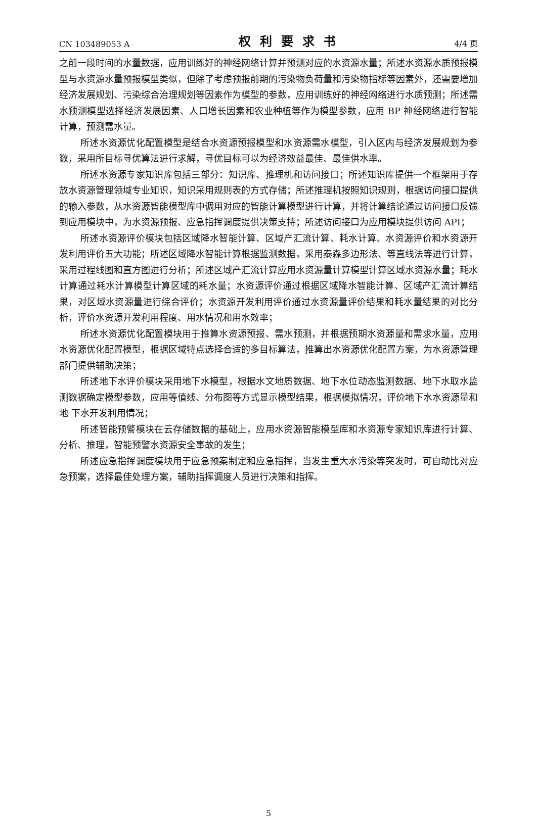CN 103489053 A 权利要求书 4/4 页
之前一段时间的水量数据，应用训练好的神经网络计算并预测对应的水资源水量；所述水资源水质预报模型与水资源水量预报模型类似，但除了考虑预报前期的污染物负荷量和污染物指标等因素外，还需要增加经济发展规划、污染综合治理规划等因素作为模型的参数，应用训练好的神经网络进行水质预测；所述需水预测模型选择经济发展因素、人口增长因素和农业种植等作为模型参数，应用 BP 神经网络进行智能计算，预测需水量。
所述水资源优化配置模型是结合水资源预报模型和水资源需水模型，引入区内与经济发展规划为参数，采用所目标寻优算法进行求解，寻优目标可以为经济效益最佳、最佳供水率。
所述水资源专家知识库包括三部分：知识库、推理机和访问接口；所述知识库提供一个框架用于存放水资源管理领域专业知识，知识采用规则表的方式存储；所述推理机按照知识规则，根据访问接口提供的输入参数，从水资源智能模型库中调用对应的智能计算模型进行计算，并将计算结论通过访问接口反馈到应用模块中，为水资源预报、应急指挥调度提供决策支持；所述访问接口为应用模块提供访问 API；
所述水资源评价模块包括区域降水智能计算、区域产汇流计算、耗水计算、水资源评价和水资源开发利用评价五大功能；所述区域降水智能计算根据监测数据，采用泰森多边形法、等直线法等进行计算，采用过程线图和直方图进行分析；所述区域产汇流计算应用水资源量计算模型计算区域水资源水量；耗水计算通过耗水计算模型计算区域的耗水量；水资源评价通过根据区域降水智能计算、区域产汇流计算结果，对区域水资源量进行综合评价；水资源开发利用评价通过水资源量评价结果和耗水量结果的对比分析，评价水资源开发利用程度、用水情况和用水效率；
所述水资源优化配置模块用于推算水资源预报、需水预测，并根据预期水资源量和需求水量，应用水资源优化配置模型，根据区域特点选择合适的多目标算法，推算出水资源优化配置方案，为水资源管理部门提供辅助决策；
所述地下水评价模块采用地下水模型，根据水文地质数据、地下水位动态监测数据、地下水取水监测数据确定模型参数，应用等值线、分布图等方式显示模型结果，根据模拟情况，评价地下水水资源量和地 下水开发利用情况；
所述智能预警模块在云存储数据的基础上，应用水资源智能模型库和水资源专家知识库进行计算、分析、推理，智能预警水资源安全事故的发生；
所述应急指挥调度模块用于应急预案制定和应急指挥，当发生重大水污染等突发时，可自动比对应急预案，选择最佳处理方案，辅助指挥调度人员进行决策和指挥。
5